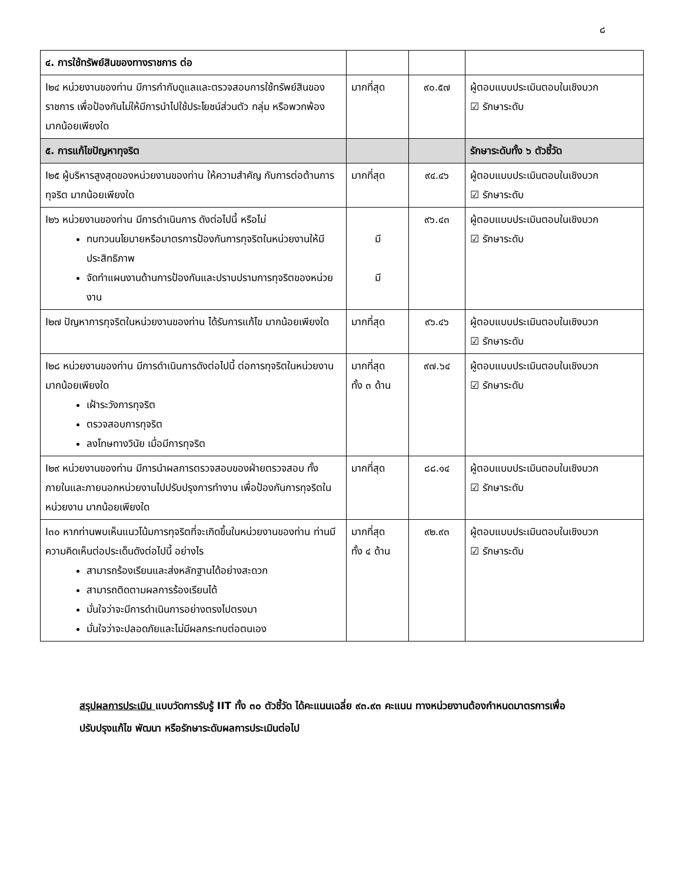๘
| ๔. การใช้ทรัพย์สินของทางราชการ ต่อ | | | |
| I๒๔ หน่วยงานของท่าน มีการกำกับดูแลและตรวจสอบการใช้ทรัพย์สินของราชการ เพื่อป้องกันไม่ให้มีการนำไปใช้ประโยชน์ส่วนตัว กลุ่ม หรือพวกพ้อง มากน้อยเพียงใด | มากที่สุด | ๙๐.๕๗ | ผู้ตอบแบบประเมินตอบในเชิงบวก ☑ รักษาระดับ |
| ๕. การแก้ไขปัญหาทุจริต | | | รักษาระดับทั้ง ๖ ตัวชี้วัด |
| I๒๕ ผู้บริหารสูงสุดของหน่วยงานของท่าน ให้ความสำคัญ กับการต่อต้านการทุจริต มากน้อยเพียงใด | มากที่สุด | ๙๔.๔๖ | ผู้ตอบแบบประเมินตอบในเชิงบวก ☑ รักษาระดับ |
| I๒๖ หน่วยงานของท่าน มีการดำเนินการ ดังต่อไปนี้ หรือไม่ ทบทวนนโยบายหรือมาตรการป้องกันการทุจริตในหน่วยงานให้มีประสิทธิภาพ จัดทำแผนงานด้านการป้องกันและปราบปรามการทุจริตของหน่วยงาน | มี มี | ๙๖.๔๓ | ผู้ตอบแบบประเมินตอบในเชิงบวก ☑ รักษาระดับ |
| I๒๗ ปัญหาการทุจริตในหน่วยงานของท่าน ได้รับการแก้ไข มากน้อยเพียงใด | มากที่สุด | ๙๖.๔๖ | ผู้ตอบแบบประเมินตอบในเชิงบวก ☑ รักษาระดับ |
| I๒๘ หน่วยงานของท่าน มีการดำเนินการดังต่อไปนี้ ต่อการทุจริตในหน่วยงาน มากน้อยเพียงใด เฝ้าระวังการทุจริต ตรวจสอบการทุจริต ลงโทษทางวินัย เมื่อมีการทุจริต | มากที่สุด ทั้ง ๓ ด้าน | ๙๗.๖๔ | ผู้ตอบแบบประเมินตอบในเชิงบวก ☑ รักษาระดับ |
| I๒๙ หน่วยงานของท่าน มีการนำผลการตรวจสอบของฝ่ายตรวจสอบ ทั้งภายในและภายนอกหน่วยงานไปปรับปรุงการทำงาน เพื่อป้องกันการทุจริตในหน่วยงาน มากน้อยเพียงใด | มากที่สุด | ๘๘.๑๔ | ผู้ตอบแบบประเมินตอบในเชิงบวก ☑ รักษาระดับ |
| I๓๐ หากท่านพบเห็นแนวโน้มการทุจริตที่จะเกิดขึ้นในหน่วยงานของท่าน ท่านมีความคิดเห็นต่อประเด็นดังต่อไปนี้ อย่างไร สามารถร้องเรียนและส่งหลักฐานได้อย่างสะดวก สามารถติดตามผลการร้องเรียนได้ มั่นใจว่าจะมีการดำเนินการอย่างตรงไปตรงมา มั่นใจว่าจะปลอดภัยและไม่มีผลกระทบต่อตนเอง | มากที่สุด ทั้ง ๔ ด้าน | ๙๒.๙๓ | ผู้ตอบแบบประเมินตอบในเชิงบวก ☑ รักษาระดับ |
สรุปผลการประเมิน แบบวัดการรับรู้ IIT ทั้ง ๓๐ ตัวชี้วัด ได้คะแนนเฉลี่ย ๙๓.๙๓ คะแนน ทางหน่วยงานต้องกำหนดมาตรการเพื่อปรับปรุงแก้ไข พัฒนา หรือรักษาระดับผลการประเมินต่อไป